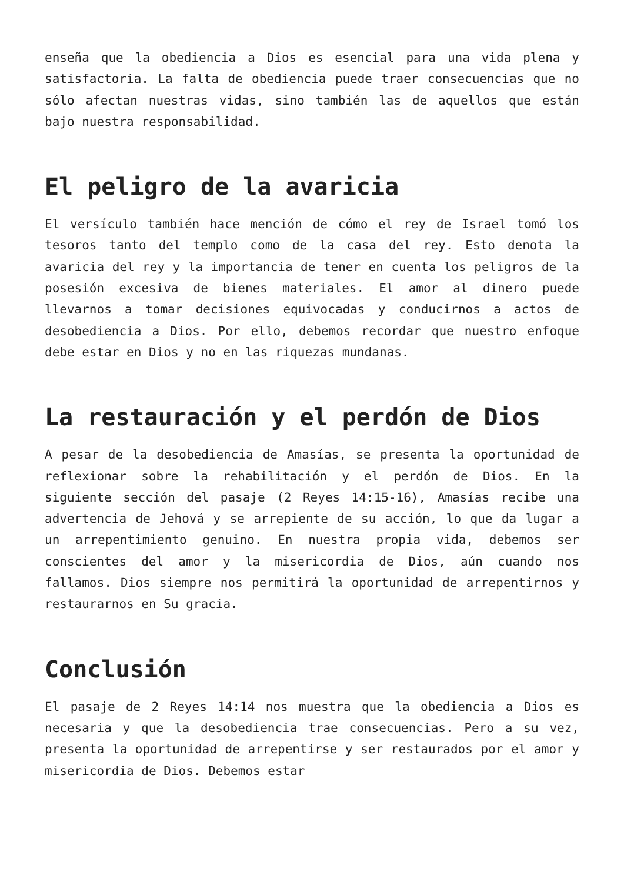enseña que la obediencia a Dios es esencial para una vida plena y satisfactoria. La falta de obediencia puede traer consecuencias que no sólo afectan nuestras vidas, sino también las de aquellos que están bajo nuestra responsabilidad.
El peligro de la avaricia
El versículo también hace mención de cómo el rey de Israel tomó los tesoros tanto del templo como de la casa del rey. Esto denota la avaricia del rey y la importancia de tener en cuenta los peligros de la posesión excesiva de bienes materiales. El amor al dinero puede llevarnos a tomar decisiones equivocadas y conducirnos a actos de desobediencia a Dios. Por ello, debemos recordar que nuestro enfoque debe estar en Dios y no en las riquezas mundanas.
La restauración y el perdón de Dios
A pesar de la desobediencia de Amasías, se presenta la oportunidad de reflexionar sobre la rehabilitación y el perdón de Dios. En la siguiente sección del pasaje (2 Reyes 14:15-16), Amasías recibe una advertencia de Jehová y se arrepiente de su acción, lo que da lugar a un arrepentimiento genuino. En nuestra propia vida, debemos ser conscientes del amor y la misericordia de Dios, aún cuando nos fallamos. Dios siempre nos permitirá la oportunidad de arrepentirnos y restaurarnos en Su gracia.
Conclusión
El pasaje de 2 Reyes 14:14 nos muestra que la obediencia a Dios es necesaria y que la desobediencia trae consecuencias. Pero a su vez, presenta la oportunidad de arrepentirse y ser restaurados por el amor y misericordia de Dios. Debemos estar